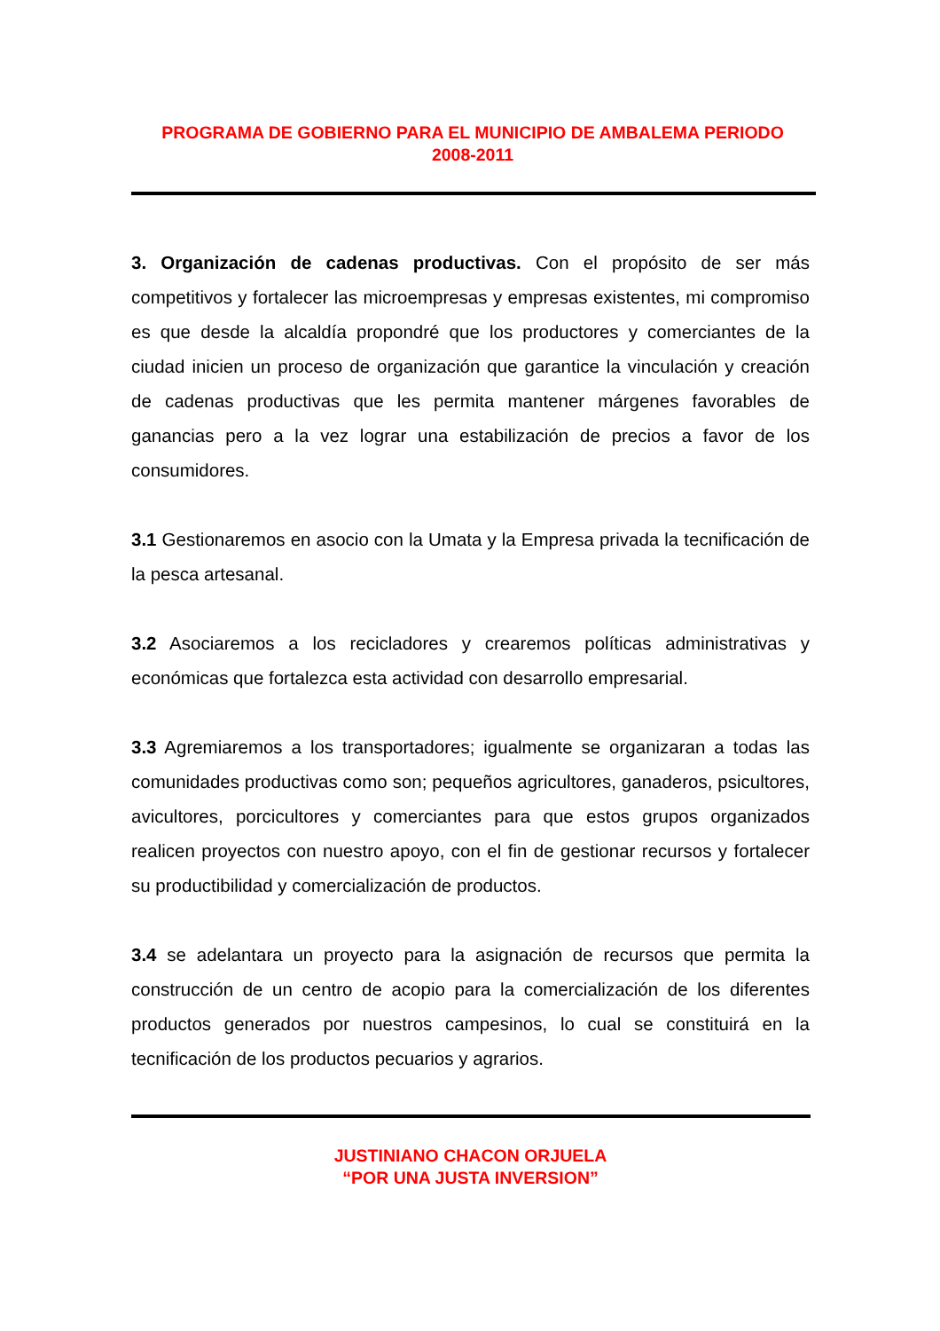PROGRAMA DE GOBIERNO PARA EL MUNICIPIO DE AMBALEMA PERIODO
2008-2011
3. Organización de cadenas productivas. Con el propósito de ser más competitivos y fortalecer las microempresas y empresas existentes, mi compromiso es que desde la alcaldía propondré que los productores y comerciantes de la ciudad inicien un proceso de organización que garantice la vinculación y creación de cadenas productivas que les permita mantener márgenes favorables de ganancias pero a la vez lograr una estabilización de precios a favor de los consumidores.
3.1 Gestionaremos en asocio con la Umata y la Empresa privada la tecnificación de la pesca artesanal.
3.2 Asociaremos a los recicladores y crearemos políticas administrativas y económicas que fortalezca esta actividad con desarrollo empresarial.
3.3 Agremiaremos a los transportadores; igualmente se organizaran a todas las comunidades productivas como son; pequeños agricultores, ganaderos, psicultores, avicultores, porcicultores y comerciantes para que estos grupos organizados realicen proyectos con nuestro apoyo, con el fin de gestionar recursos y fortalecer su productibilidad y comercialización de productos.
3.4 se adelantara un proyecto para la asignación de recursos que permita la construcción de un centro de acopio para la comercialización de los diferentes productos generados por nuestros campesinos, lo cual se constituirá en la tecnificación de los productos pecuarios y agrarios.
JUSTINIANO CHACON ORJUELA
“POR UNA JUSTA INVERSION”